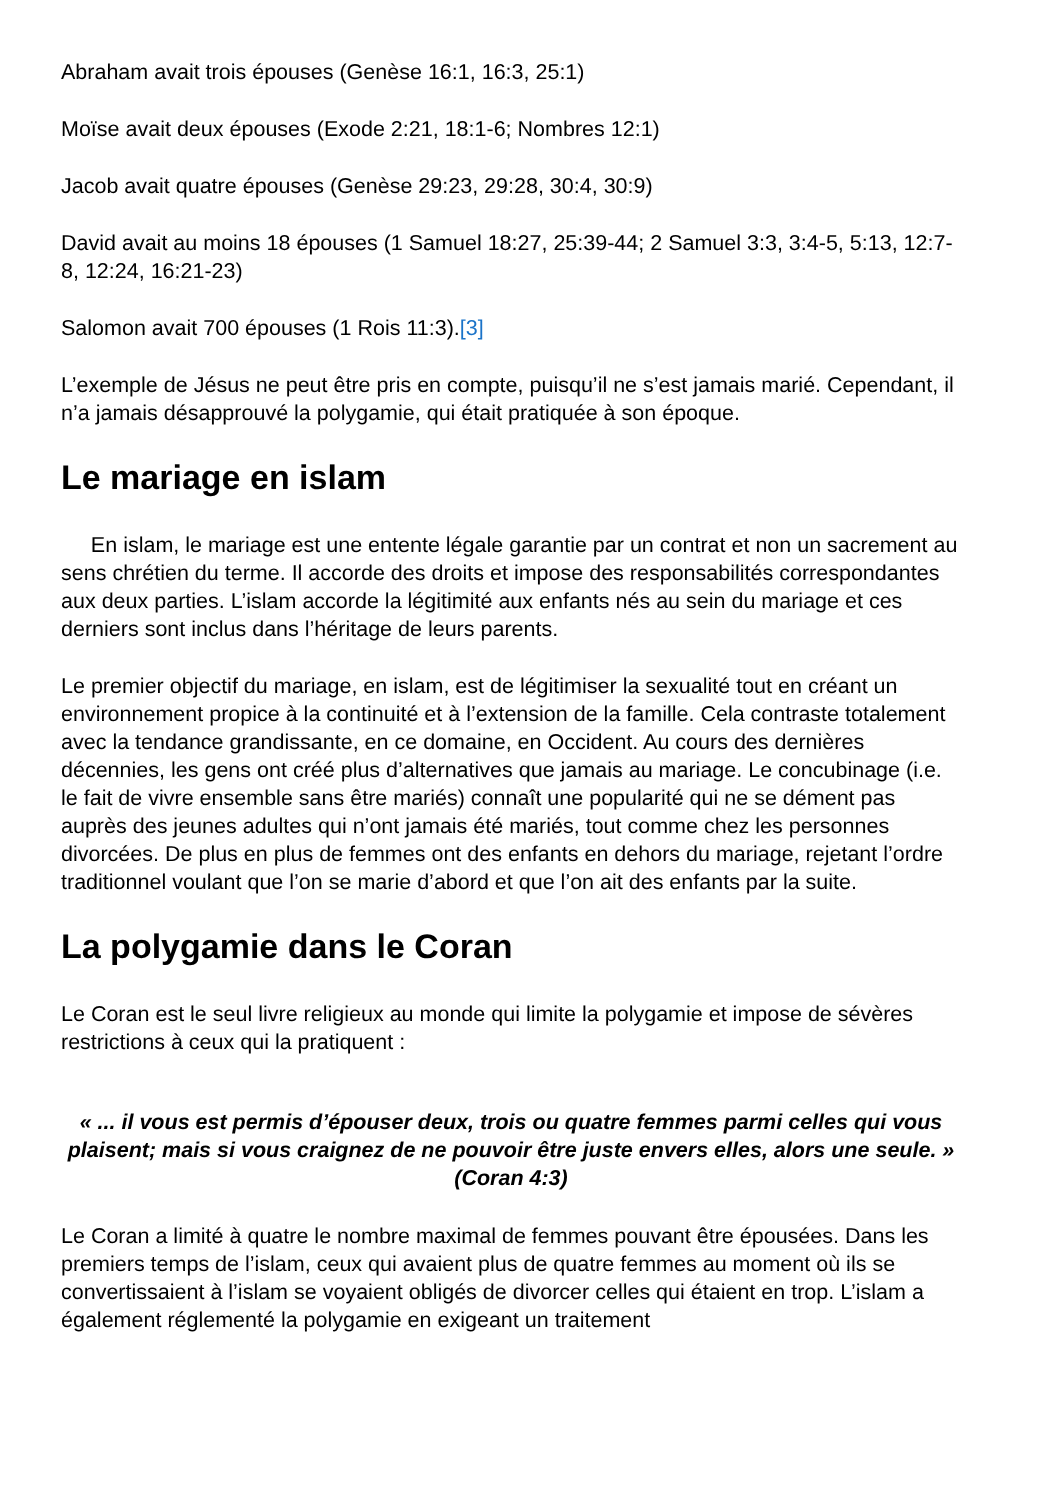Abraham avait trois épouses (Genèse 16:1, 16:3, 25:1)
Moïse avait deux épouses (Exode 2:21, 18:1-6; Nombres 12:1)
Jacob avait quatre épouses (Genèse 29:23, 29:28, 30:4, 30:9)
David avait au moins 18 épouses (1 Samuel 18:27, 25:39-44; 2 Samuel 3:3, 3:4-5, 5:13, 12:7-8, 12:24, 16:21-23)
Salomon avait 700 épouses (1 Rois 11:3).[3]
L’exemple de Jésus ne peut être pris en compte, puisqu’il ne s’est jamais marié. Cependant, il n’a jamais désapprouvé la polygamie, qui était pratiquée à son époque.
Le mariage en islam
En islam, le mariage est une entente légale garantie par un contrat et non un sacrement au sens chrétien du terme. Il accorde des droits et impose des responsabilités correspondantes aux deux parties. L’islam accorde la légitimité aux enfants nés au sein du mariage et ces derniers sont inclus dans l’héritage de leurs parents.
Le premier objectif du mariage, en islam, est de légitimiser la sexualité tout en créant un environnement propice à la continuité et à l’extension de la famille. Cela contraste totalement avec la tendance grandissante, en ce domaine, en Occident. Au cours des dernières décennies, les gens ont créé plus d’alternatives que jamais au mariage. Le concubinage (i.e. le fait de vivre ensemble sans être mariés) connaît une popularité qui ne se dément pas auprès des jeunes adultes qui n’ont jamais été mariés, tout comme chez les personnes divorcées. De plus en plus de femmes ont des enfants en dehors du mariage, rejetant l’ordre traditionnel voulant que l’on se marie d’abord et que l’on ait des enfants par la suite.
La polygamie dans le Coran
Le Coran est le seul livre religieux au monde qui limite la polygamie et impose de sévères restrictions à ceux qui la pratiquent :
« ... il vous est permis d’épouser deux, trois ou quatre femmes parmi celles qui vous plaisent; mais si vous craignez de ne pouvoir être juste envers elles, alors une seule. » (Coran 4:3)
Le Coran a limité à quatre le nombre maximal de femmes pouvant être épousées. Dans les premiers temps de l’islam, ceux qui avaient plus de quatre femmes au moment où ils se convertissaient à l’islam se voyaient obligés de divorcer celles qui étaient en trop. L’islam a également réglementé la polygamie en exigeant un traitement